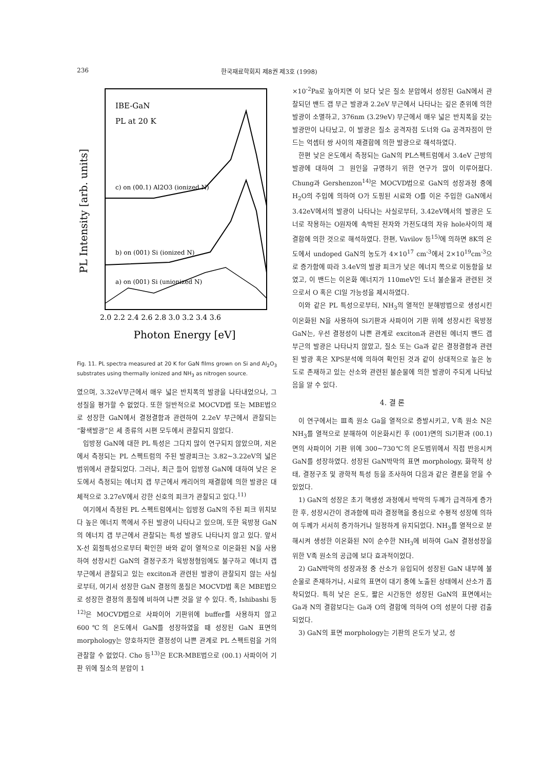236 한국재료학회지 제8권 제3호 (1998)
IBE-GaN
PL at 20 K
c) on (00.1) Al2O3 (ionized N)
b) on (001) Si (ionized N)
a) on (001) Si (unionized N)
PL Intensity [arb. units]
2.0 2.2 2.4 2.6 2.8 3.0 3.2 3.4 3.6
Photon Energy [eV]
Fig. 11. PL spectra measured at 20 K for GaN films grown on Si and Al<sub>2</sub>O<sub>3</sub> substrates using thermally ionized and NH<sub>3</sub> as nitrogen source.
였으며, 3.32eV부근에서 매우 넓은 반치폭의 발광을 나타내었으나, 그 성질을 평가할 수 없었다. 또한 일반적으로 MOCVD법 또는 MBE법으로 성장한 GaN에서 결정결함과 관련하여 2.2eV 부근에서 관찰되는 “황색발광”은 세 종류의 시편 모두에서 관찰되지 않았다.
입방정 GaN에 대한 PL 특성은 그다지 많이 연구되지 않았으며, 저온에서 측정되는 PL 스펙트럼의 주된 발광피크는 3.82~3.22eV의 넓은 범위에서 관찰되었다. 그러나, 최근 들어 입방정 GaN에 대하여 낮은 온도에서 측정되는 에너지 갭 부근에서 캐리어의 재결합에 의한 발광은 대체적으로 3.27eV에서 강한 신호의 피크가 관찰되고 있다.<sup>11)</sup>
여기에서 측정된 PL 스펙트럼에서는 입방정 GaN의 주된 피크 위치보다 높은 에너지 쪽에서 주된 발광이 나타나고 있으며, 또한 육방정 GaN의 에너지 갭 부근에서 관찰되는 특성 발광도 나타나지 않고 있다. 앞서 X-선 회절특성으로부터 확인한 바와 같이 열적으로 이온화된 N을 사용하여 성장시킨 GaN의 결정구조가 육방정형임에도 불구하고 에너지 갭 부근에서 관찰되고 있는 exciton과 관련된 발광이 관찰되지 않는 사실로부터, 여기서 성장한 GaN 결정의 품질은 MOCVD법 혹은 MBE법으로 성장한 결정의 품질에 비하여 나쁜 것을 알 수 있다. 즉, Ishibashi 등<sup>12)</sup>은 MOCVD법으로 사파이어 기판위에 buffer를 사용하지 않고 600℃의 온도에서 GaN를 성장하였을 때 성장된 GaN 표면의 morphology는 양호하지만 결정성이 나쁜 관계로 PL 스펙트럼을 거의 관찰할 수 없었다. Cho 등<sup>13)</sup>은 ECR-MBE법으로 (00.1) 사파이어 기판 위에 질소의 분압이 1
×10<sup>-2</sup>Pa로 높아지면 이 보다 낮은 질소 분압에서 성장된 GaN에서 관찰되던 밴드 갭 부근 발광과 2.2eV 부근에서 나타나는 깊은 준위에 의한 발광이 소멸하고, 376nm (3.29eV) 부근에서 매우 넓은 반치폭을 갖는 발광만이 나타났고, 이 발광은 질소 공격자점 도너와 Ga 공격자점이 만드는 억셉터 쌍 사이의 재결합에 의한 발광으로 해석하였다.
한편 낮은 온도에서 측정되는 GaN의 PL스펙트럼에서 3.4eV 근방의 발광에 대하여 그 원인을 규명하기 위한 연구가 많이 이루어졌다. Chung과 Gershenzon<sup>14)</sup>은 MOCVD법으로 GaN의 성장과정 중에 H<sub>2</sub>O의 주입에 의하여 O가 도핑된 시료와 O를 이온 주입한 GaN에서 3.42eV에서의 발광이 나타나는 사실로부터, 3.42eV에서의 발광은 도너로 작용하는 O원자에 속박된 전자와 가전도대의 자유 hole사이의 재결합에 의한 것으로 해석하였다. 한편, Vavilov 등<sup>15)</sup>에 의하면 8K의 온도에서 undoped GaN의 농도가 4×10<sup>17</sup> cm<sup>-3</sup>에서 2×10<sup>19</sup>cm<sup>-3</sup>으로 증가함에 따라 3.4eV의 발광 피크가 낮은 에너지 쪽으로 이동함을 보였고, 이 밴드는 이온화 에너지가 110meV인 도너 불순물과 관련된 것으로서 O 혹은 Cl일 가능성을 제시하였다.
이와 같은 PL 특성으로부터, NH<sub>3</sub>의 열적인 분해방법으로 생성시킨 이온화된 N을 사용하여 Si기판과 사파이어 기판 위에 성장시킨 육방정 GaN는, 우선 결정성이 나쁜 관계로 exciton과 관련된 에너지 밴드 갭 부근의 발광은 나타나지 않았고, 질소 또는 Ga과 같은 결정결함과 관련된 발광 혹은 XPS분석에 의하여 확인된 것과 같이 상대적으로 높은 농도로 존재하고 있는 산소와 관련된 불순물에 의한 발광이 주되게 나타났음을 알 수 있다.
4. 결 론
이 연구에서는 Ⅲ족 원소 Ga을 열적으로 증발시키고, V족 원소 N은 NH<sub>3</sub>를 열적으로 분해하여 이온화시킨 후 (001)면의 Si기판과 (00.1)면의 사파이어 기판 위에 300~730℃의 온도범위에서 직접 반응시켜 GaN를 성장하였다. 성장된 GaN박막의 표면 morphology, 화학적 상태, 결정구조 및 광학적 특성 등을 조사하여 다음과 같은 결론을 얻을 수 있었다.
1) GaN의 성장은 초기 핵생성 과정에서 박막의 두께가 급격하게 증가한 후, 성장시간이 경과함에 따라 결정핵을 중심으로 수평적 성장에 의하여 두께가 서서히 증가하거나 일정하게 유지되었다. NH<sub>3</sub>를 열적으로 분해시켜 생성한 이온화된 N이 순수한 NH<sub>3</sub>에 비하여 GaN 결정성장을 위한 V족 원소의 공급에 보다 효과적이었다.
2) GaN박막의 성장과정 중 산소가 유입되어 성장된 GaN 내부에 불순물로 존재하거나, 시료의 표면이 대기 중에 노출된 상태에서 산소가 흡착되었다. 특히 낮은 온도, 짧은 시간동안 성장된 GaN의 표면에서는 Ga과 N의 결합보다는 Ga과 O의 결합에 의하여 O의 성분이 다량 검출되었다.
3) GaN의 표면 morphology는 기판의 온도가 낮고, 성